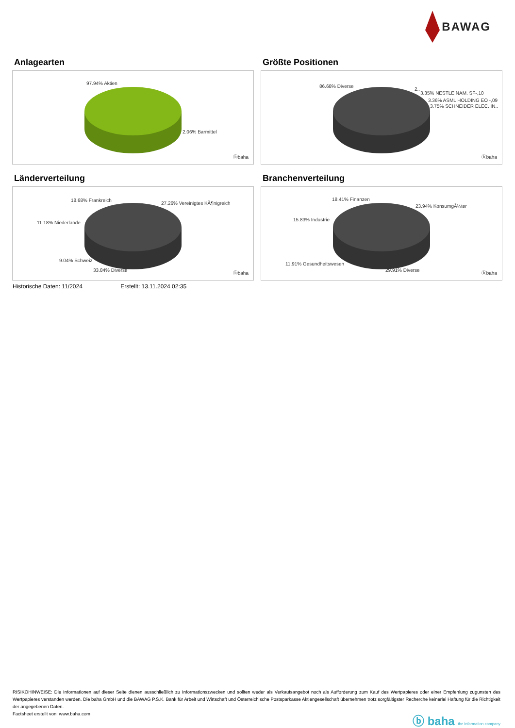BAWAG
Anlagearten
97.94% Aktien
2.06% Barmittel
ⓑbaha
Größte Positionen
86.68% Diverse
2..
3.35% NESTLE NAM. SF-,10
3.36% ASML HOLDING EO -,09
3.75% SCHNEIDER ELEC. IN..
ⓑbaha
Länderverteilung
18.68% Frankreich
27.26% Vereinigtes KÃ¶nigreich
11.18% Niederlande
9.04% Schweiz
33.84% Diverse
ⓑbaha
Branchenverteilung
18.41% Finanzen
23.94% KonsumgÃ¼ter
15.83% Industrie
11.91% Gesundheitswesen
29.91% Diverse
ⓑbaha
Historische Daten: 11/2024 Erstellt: 13.11.2024 02:35
RISIKOHINWEISE: Die Informationen auf dieser Seite dienen ausschließlich zu Informationszwecken und sollten weder als Verkaufsangebot noch als Aufforderung zum Kauf des Wertpapieres oder einer Empfehlung zugunsten des Wertpapieres verstanden werden. Die baha GmbH und die BAWAG P.S.K. Bank für Arbeit und Wirtschaft und Österreichische Postsparkasse Aktiengesellschaft übernehmen trotz sorgfältigster Recherche keinerlei Haftung für die Richtigkeit der angegebenen Daten.
Factsheet erstellt von: www.baha.com
ⓑ baha the information company